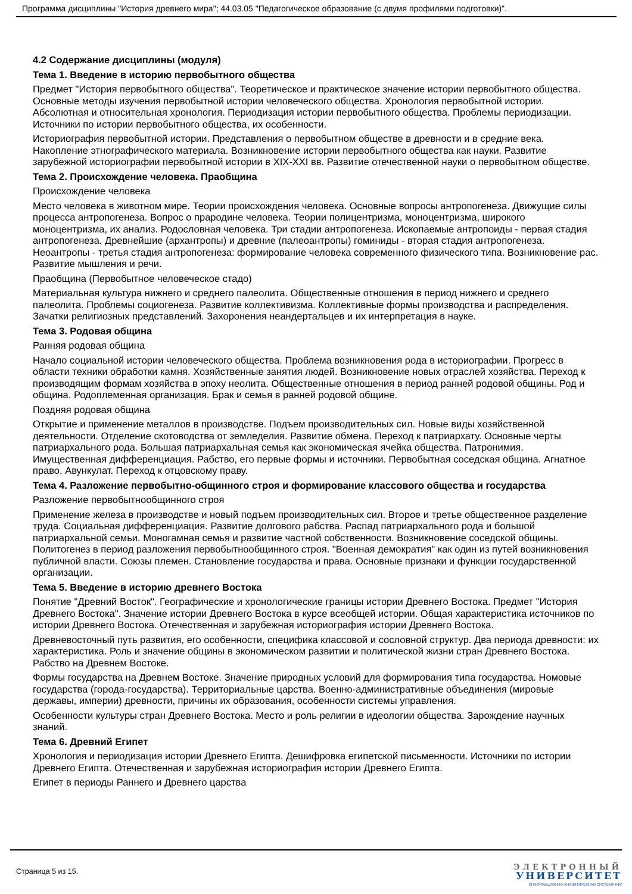Программа дисциплины "История древнего мира"; 44.03.05 "Педагогическое образование (с двумя профилями подготовки)".
4.2 Содержание дисциплины (модуля)
Тема 1. Введение в историю первобытного общества
Предмет "История первобытного общества". Теоретическое и практическое значение истории первобытного общества. Основные методы изучения первобытной истории человеческого общества. Хронология первобытной истории. Абсолютная и относительная хронология. Периодизация истории первобытного общества. Проблемы периодизации. Источники по истории первобытного общества, их особенности.
Историография первобытной истории. Представления о первобытном обществе в древности и в средние века. Накопление этнографического материала. Возникновение истории первобытного общества как науки. Развитие зарубежной историографии первобытной истории в XIX-XXI вв. Развитие отечественной науки о первобытном обществе.
Тема 2. Происхождение человека. Праобщина
Происхождение человека
Место человека в животном мире. Теории происхождения человека. Основные вопросы антропогенеза. Движущие силы процесса антропогенеза. Вопрос о прародине человека. Теории полицентризма, моноцентризма, широкого моноцентризма, их анализ. Родословная человека. Три стадии антропогенеза. Ископаемые антропоиды - первая стадия антропогенеза. Древнейшие (архантропы) и древние (палеоантропы) гоминиды - вторая стадия антропогенеза. Неоантропы - третья стадия антропогенеза: формирование человека современного физического типа. Возникновение рас. Развитие мышления и речи.
Праобщина (Первобытное человеческое стадо)
Материальная культура нижнего и среднего палеолита. Общественные отношения в период нижнего и среднего палеолита. Проблемы социогенеза. Развитие коллективизма. Коллективные формы производства и распределения. Зачатки религиозных представлений. Захоронения неандертальцев и их интерпретация в науке.
Тема 3. Родовая община
Ранняя родовая община
Начало социальной истории человеческого общества. Проблема возникновения рода в историографии. Прогресс в области техники обработки камня. Хозяйственные занятия людей. Возникновение новых отраслей хозяйства. Переход к производящим формам хозяйства в эпоху неолита. Общественные отношения в период ранней родовой общины. Род и община. Родоплеменная организация. Брак и семья в ранней родовой общине.
Поздняя родовая община
Открытие и применение металлов в производстве. Подъем производительных сил. Новые виды хозяйственной деятельности. Отделение скотоводства от земледелия. Развитие обмена. Переход к патриархату. Основные черты патриархального рода. Большая патриархальная семья как экономическая ячейка общества. Патронимия. Имущественная дифференциация. Рабство, его первые формы и источники. Первобытная соседская община. Агнатное право. Авункулат. Переход к отцовскому праву.
Тема 4. Разложение первобытно-общинного строя и формирование классового общества и государства
Разложение первобытнообщинного строя
Применение железа в производстве и новый подъем производительных сил. Второе и третье общественное разделение труда. Социальная дифференциация. Развитие долгового рабства. Распад патриархального рода и большой патриархальной семьи. Моногамная семья и развитие частной собственности. Возникновение соседской общины. Политогенез в период разложения первобытнообщинного строя. "Военная демократия" как один из путей возникновения публичной власти. Союзы племен. Становление государства и права. Основные признаки и функции государственной организации.
Тема 5. Введение в историю древнего Востока
Понятие "Древний Восток". Географические и хронологические границы истории Древнего Востока. Предмет "История Древнего Востока". Значение истории Древнего Востока в курсе всеобщей истории. Общая характеристика источников по истории Древнего Востока. Отечественная и зарубежная историография истории Древнего Востока.
Древневосточный путь развития, его особенности, специфика классовой и сословной структур. Два периода древности: их характеристика. Роль и значение общины в экономическом развитии и политической жизни стран Древнего Востока. Рабство на Древнем Востоке.
Формы государства на Древнем Востоке. Значение природных условий для формирования типа государства. Номовые государства (города-государства). Территориальные царства. Военно-административные объединения (мировые державы, империи) древности, причины их образования, особенности системы управления.
Особенности культуры стран Древнего Востока. Место и роль религии в идеологии общества. Зарождение научных знаний.
Тема 6. Древний Египет
Хронология и периодизация истории Древнего Египта. Дешифровка египетской письменности. Источники по истории Древнего Египта. Отечественная и зарубежная историография истории Древнего Египта.
Египет в периоды Раннего и Древнего царства
Страница 5 из 15.
ЭЛЕКТРОННЫЙ
УНИВЕРСИТЕТ
ИНФОРМАЦИОННО-АНАЛИТИЧЕСКАЯ СИСТЕМА КФУ